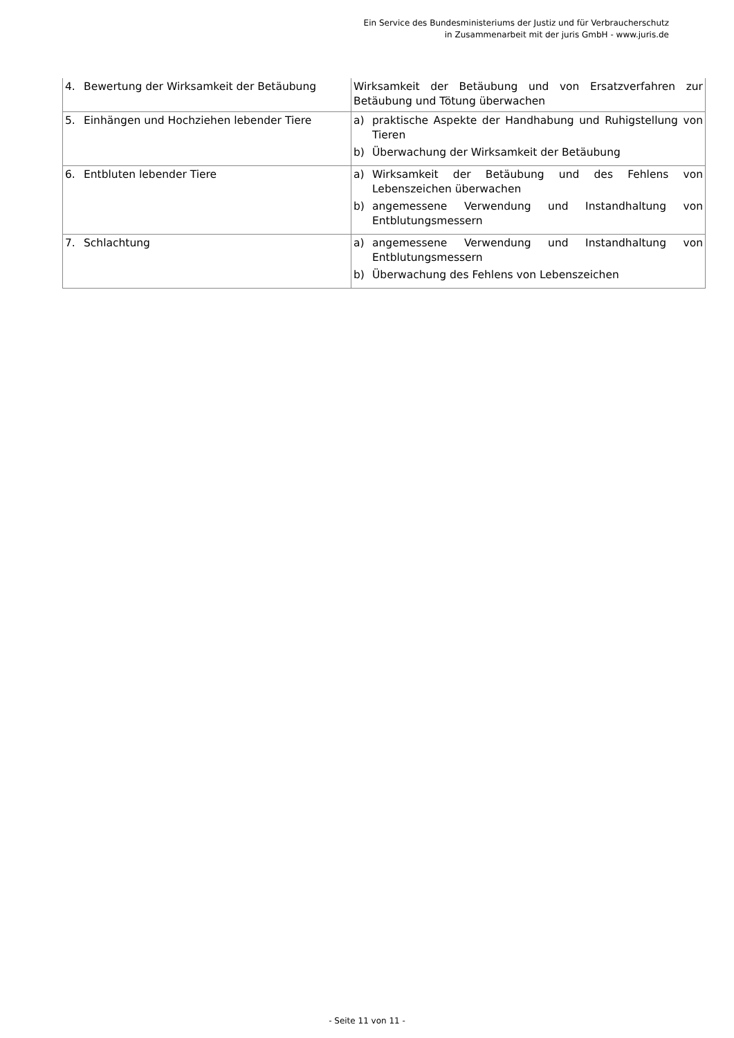Ein Service des Bundesministeriums der Justiz und für Verbraucherschutz
in Zusammenarbeit mit der juris GmbH - www.juris.de
| 4. Bewertung der Wirksamkeit der Betäubung | Wirksamkeit der Betäubung und von Ersatzverfahren zur Betäubung und Tötung überwachen |
| 5. Einhängen und Hochziehen lebender Tiere | a) praktische Aspekte der Handhabung und Ruhigstellung von Tieren b) Überwachung der Wirksamkeit der Betäubung |
| 6. Entbluten lebender Tiere | a) Wirksamkeit der Betäubung und des Fehlens von Lebenszeichen überwachen b) angemessene Verwendung und Instandhaltung von Entblutungsmessern |
| 7. Schlachtung | a) angemessene Verwendung und Instandhaltung von Entblutungsmessern b) Überwachung des Fehlens von Lebenszeichen |
- Seite 11 von 11 -